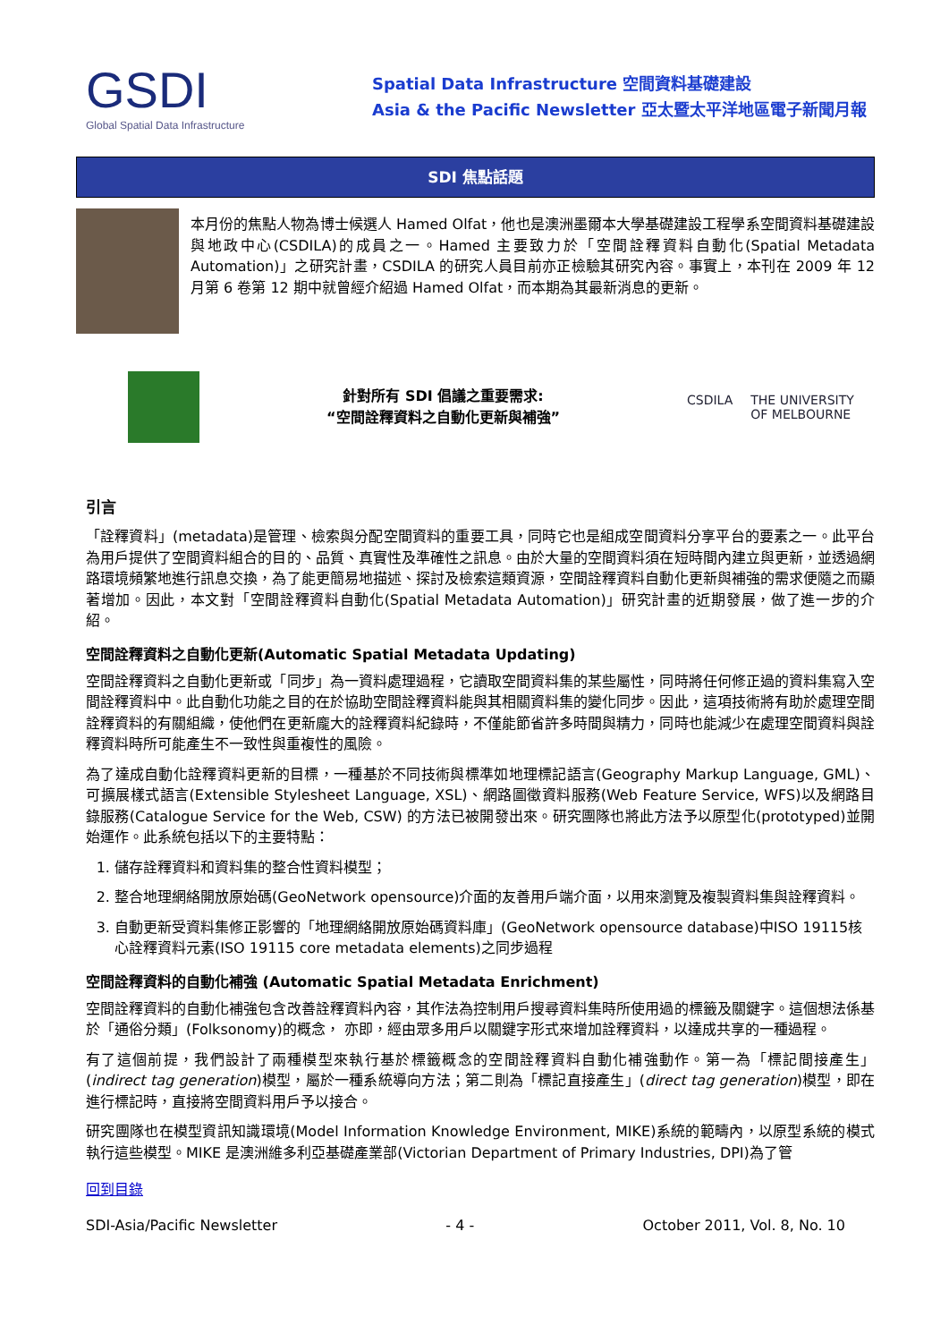GSDI
Global Spatial Data Infrastructure
Spatial Data Infrastructure 空間資料基礎建設
Asia & the Pacific Newsletter 亞太暨太平洋地區電子新聞月報
SDI 焦點話題
本月份的焦點人物為博士候選人 Hamed Olfat，他也是澳洲墨爾本大學基礎建設工程學系空間資料基礎建設與地政中心(CSDILA)的成員之一。Hamed 主要致力於「空間詮釋資料自動化(Spatial Metadata Automation)」之研究計畫，CSDILA 的研究人員目前亦正檢驗其研究內容。事實上，本刊在 2009 年 12 月第 6 卷第 12 期中就曾經介紹過 Hamed Olfat，而本期為其最新消息的更新。
針對所有 SDI 倡議之重要需求:
“空間詮釋資料之自動化更新與補強”
CSDILA THE UNIVERSITY OF MELBOURNE
引言
「詮釋資料」(metadata)是管理、檢索與分配空間資料的重要工具，同時它也是組成空間資料分享平台的要素之一。此平台為用戶提供了空間資料組合的目的、品質、真實性及準確性之訊息。由於大量的空間資料須在短時間內建立與更新，並透過網路環境頻繁地進行訊息交換，為了能更簡易地描述、探討及檢索這類資源，空間詮釋資料自動化更新與補強的需求便隨之而顯著增加。因此，本文對「空間詮釋資料自動化(Spatial Metadata Automation)」研究計畫的近期發展，做了進一步的介紹。
空間詮釋資料之自動化更新(Automatic Spatial Metadata Updating)
空間詮釋資料之自動化更新或「同步」為一資料處理過程，它讀取空間資料集的某些屬性，同時將任何修正過的資料集寫入空間詮釋資料中。此自動化功能之目的在於協助空間詮釋資料能與其相關資料集的變化同步。因此，這項技術將有助於處理空間詮釋資料的有關組織，使他們在更新龐大的詮釋資料紀錄時，不僅能節省許多時間與精力，同時也能減少在處理空間資料與詮釋資料時所可能產生不一致性與重複性的風險。
為了達成自動化詮釋資料更新的目標，一種基於不同技術與標準如地理標記語言(Geography Markup Language, GML)、可擴展樣式語言(Extensible Stylesheet Language, XSL)、網路圖徵資料服務(Web Feature Service, WFS)以及網路目錄服務(Catalogue Service for the Web, CSW) 的方法已被開發出來。研究團隊也將此方法予以原型化(prototyped)並開始運作。此系統包括以下的主要特點：
1. 儲存詮釋資料和資料集的整合性資料模型；
2. 整合地理網絡開放原始碼(GeoNetwork opensource)介面的友善用戶端介面，以用來瀏覽及複製資料集與詮釋資料。
3. 自動更新受資料集修正影響的「地理網絡開放原始碼資料庫」(GeoNetwork opensource database)中ISO 19115核心詮釋資料元素(ISO 19115 core metadata elements)之同步過程
空間詮釋資料的自動化補強 (Automatic Spatial Metadata Enrichment)
空間詮釋資料的自動化補強包含改善詮釋資料內容，其作法為控制用戶搜尋資料集時所使用過的標籤及關鍵字。這個想法係基於「通俗分類」(Folksonomy)的概念， 亦即，經由眾多用戶以關鍵字形式來增加詮釋資料，以達成共享的一種過程。
有了這個前提，我們設計了兩種模型來執行基於標籤概念的空間詮釋資料自動化補強動作。第一為「標記間接產生」(indirect tag generation)模型，屬於一種系統導向方法；第二則為「標記直接產生」(direct tag generation)模型，即在進行標記時，直接將空間資料用戶予以接合。
研究團隊也在模型資訊知識環境(Model Information Knowledge Environment, MIKE)系統的範疇內，以原型系統的模式執行這些模型。MIKE 是澳洲維多利亞基礎產業部(Victorian Department of Primary Industries, DPI)為了管
回到目錄
SDI-Asia/Pacific Newsletter - 4 - October 2011, Vol. 8, No. 10